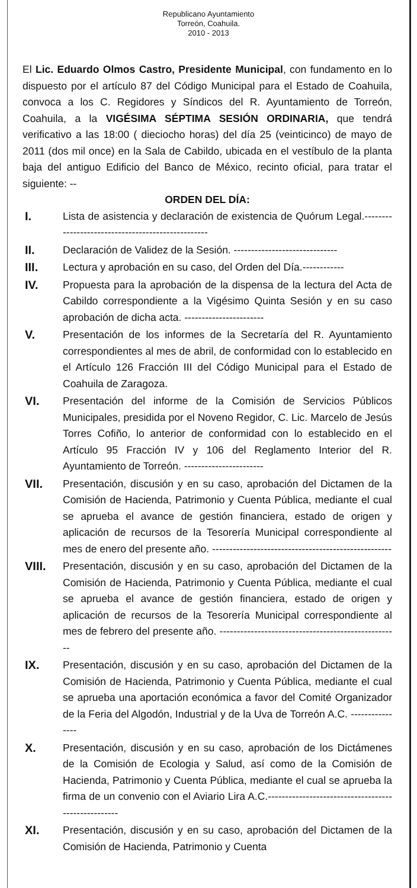Republicano Ayuntamiento
Torreón, Coahuila.
2010 - 2013
El Lic. Eduardo Olmos Castro, Presidente Municipal, con fundamento en lo dispuesto por el artículo 87 del Código Municipal para el Estado de Coahuila, convoca a los C. Regidores y Síndicos del R. Ayuntamiento de Torreón, Coahuila, a la VIGÉSIMA SÉPTIMA SESIÓN ORDINARIA, que tendrá verificativo a las 18:00 ( dieciocho horas) del día 25 (veinticinco) de mayo de 2011 (dos mil once) en la Sala de Cabildo, ubicada en el vestíbulo de la planta baja del antiguo Edificio del Banco de México, recinto oficial, para tratar el siguiente: --
ORDEN DEL DÍA:
I. Lista de asistencia y declaración de existencia de Quórum Legal.--------------------------------------------------
II. Declaración de Validez de la Sesión. ------------------------------
III. Lectura y aprobación en su caso, del Orden del Día.------------
IV. Propuesta para la aprobación de la dispensa de la lectura del Acta de Cabildo correspondiente a la Vigésimo Quinta Sesión y en su caso aprobación de dicha acta. -----------------------
V. Presentación de los informes de la Secretaría del R. Ayuntamiento correspondientes al mes de abril, de conformidad con lo establecido en el Artículo 126 Fracción III del Código Municipal para el Estado de Coahuila de Zaragoza.
VI. Presentación del informe de la Comisión de Servicios Públicos Municipales, presidida por el Noveno Regidor, C. Lic. Marcelo de Jesús Torres Cofiño, lo anterior de conformidad con lo establecido en el Artículo 95 Fracción IV y 106 del Reglamento Interior del R. Ayuntamiento de Torreón. -----------------------
VII. Presentación, discusión y en su caso, aprobación del Dictamen de la Comisión de Hacienda, Patrimonio y Cuenta Pública, mediante el cual se aprueba el avance de gestión financiera, estado de origen y aplicación de recursos de la Tesorería Municipal correspondiente al mes de enero del presente año. ----------------------------------------------------
VIII. Presentación, discusión y en su caso, aprobación del Dictamen de la Comisión de Hacienda, Patrimonio y Cuenta Pública, mediante el cual se aprueba el avance de gestión financiera, estado de origen y aplicación de recursos de la Tesorería Municipal correspondiente al mes de febrero del presente año. ----------------------------------------------------
IX. Presentación, discusión y en su caso, aprobación del Dictamen de la Comisión de Hacienda, Patrimonio y Cuenta Pública, mediante el cual se aprueba una aportación económica a favor del Comité Organizador de la Feria del Algodón, Industrial y de la Uva de Torreón A.C. ----------------
X. Presentación, discusión y en su caso, aprobación de los Dictámenes de la Comisión de Ecologia y Salud, así como de la Comisión de Hacienda, Patrimonio y Cuenta Pública, mediante el cual se aprueba la firma de un convenio con el Aviario Lira A.C.----------------------------------------------------
XI. Presentación, discusión y en su caso, aprobación del Dictamen de la Comisión de Hacienda, Patrimonio y Cuenta